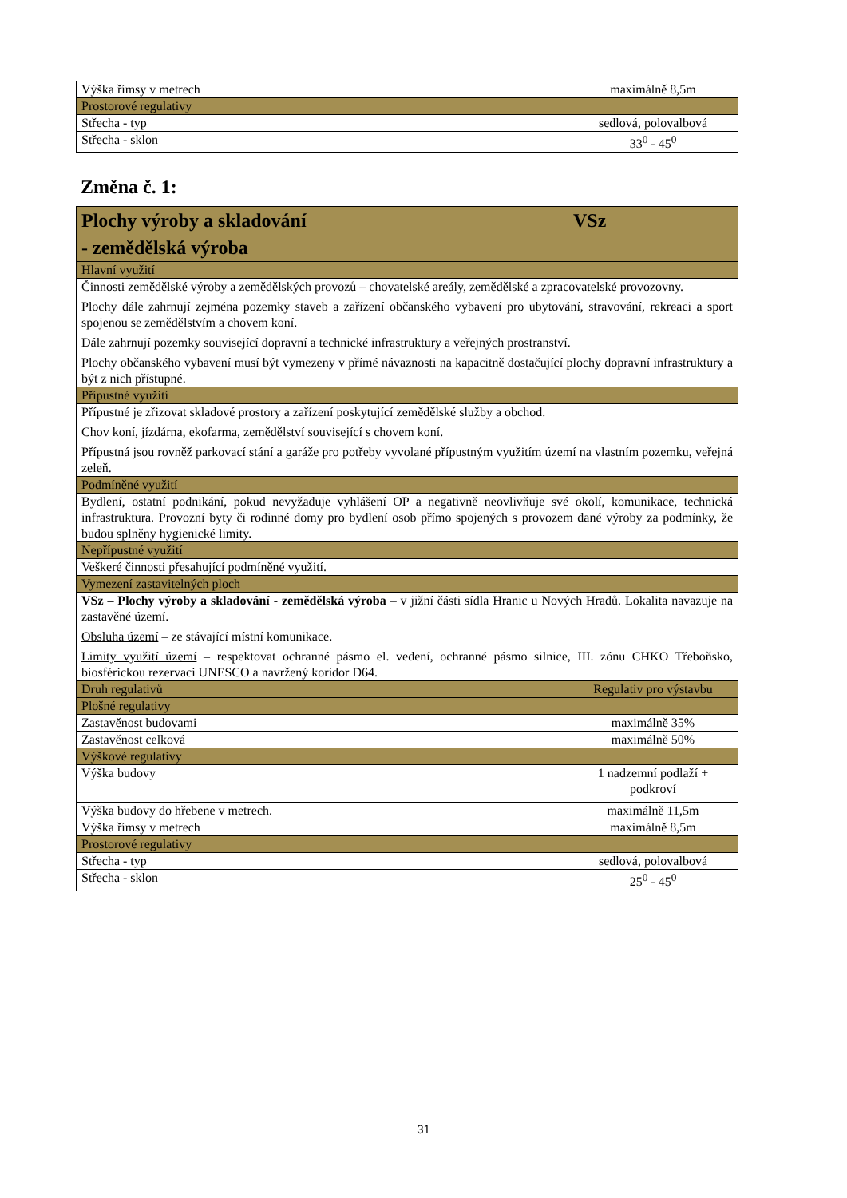| Výška římsy v metrech | maximálně 8,5m |
| Prostorové regulativy | |
| Střecha - typ | sedlová, polovalbová |
| Střecha - sklon | 33<sup>0</sup> - 45<sup>0</sup> |
Změna č. 1:
| Plochy výroby a skladování - zemědělská výroba | VSz |
| Hlavní využití | |
| Činnosti zemědělské výroby a zemědělských provozů – chovatelské areály, zemědělské a zpracovatelské provozovny. Plochy dále zahrnují zejména pozemky staveb a zařízení občanského vybavení pro ubytování, stravování, rekreaci a sport spojenou se zemědělstvím a chovem koní. Dále zahrnují pozemky související dopravní a technické infrastruktury a veřejných prostranství. Plochy občanského vybavení musí být vymezeny v přímé návaznosti na kapacitně dostačující plochy dopravní infrastruktury a být z nich přístupné. | |
| Přípustné využití | |
| Přípustné je zřizovat skladové prostory a zařízení poskytující zemědělské služby a obchod. Chov koní, jízdárna, ekofarma, zemědělství související s chovem koní. Přípustná jsou rovněž parkovací stání a garáže pro potřeby vyvolané přípustným využitím území na vlastním pozemku, veřejná zeleň. | |
| Podmíněné využití | |
| Bydlení, ostatní podnikání, pokud nevyžaduje vyhlášení OP a negativně neovlivňuje své okolí, komunikace, technická infrastruktura. Provozní byty či rodinné domy pro bydlení osob přímo spojených s provozem dané výroby za podmínky, že budou splněny hygienické limity. | |
| Nepřípustné využití | |
| Veškeré činnosti přesahující podmíněné využití. | |
| Vymezení zastavitelných ploch | |
| VSz – Plochy výroby a skladování - zemědělská výroba – v jižní části sídla Hranic u Nových Hradů. Lokalita navazuje na zastavěné území. Obsluha území – ze stávající místní komunikace. Limity využití území – respektovat ochranné pásmo el. vedení, ochranné pásmo silnice, III. zónu CHKO Třeboňsko, biosférickou rezervaci UNESCO a navržený koridor D64. | |
| Druh regulativů | Regulativ pro výstavbu |
| Plošné regulativy | |
| Zastavěnost budovami | maximálně 35% |
| Zastavěnost celková | maximálně 50% |
| Výškové regulativy | |
| Výška budovy | 1 nadzemní podlaží + podkroví |
| Výška budovy do hřebene v metrech. | maximálně 11,5m |
| Výška římsy v metrech | maximálně 8,5m |
| Prostorové regulativy | |
| Střecha - typ | sedlová, polovalbová |
| Střecha - sklon | 25<sup>0</sup> - 45<sup>0</sup> |
31